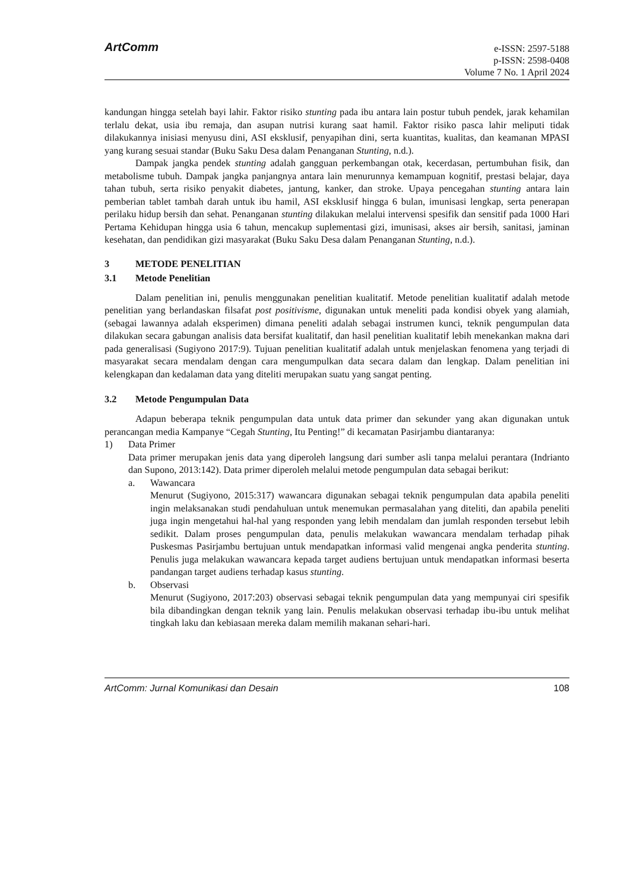ArtComm
e-ISSN: 2597-5188
p-ISSN: 2598-0408
Volume 7 No. 1 April 2024
kandungan hingga setelah bayi lahir. Faktor risiko stunting pada ibu antara lain postur tubuh pendek, jarak kehamilan terlalu dekat, usia ibu remaja, dan asupan nutrisi kurang saat hamil. Faktor risiko pasca lahir meliputi tidak dilakukannya inisiasi menyusu dini, ASI eksklusif, penyapihan dini, serta kuantitas, kualitas, dan keamanan MPASI yang kurang sesuai standar (Buku Saku Desa dalam Penanganan Stunting, n.d.).
Dampak jangka pendek stunting adalah gangguan perkembangan otak, kecerdasan, pertumbuhan fisik, dan metabolisme tubuh. Dampak jangka panjangnya antara lain menurunnya kemampuan kognitif, prestasi belajar, daya tahan tubuh, serta risiko penyakit diabetes, jantung, kanker, dan stroke. Upaya pencegahan stunting antara lain pemberian tablet tambah darah untuk ibu hamil, ASI eksklusif hingga 6 bulan, imunisasi lengkap, serta penerapan perilaku hidup bersih dan sehat. Penanganan stunting dilakukan melalui intervensi spesifik dan sensitif pada 1000 Hari Pertama Kehidupan hingga usia 6 tahun, mencakup suplementasi gizi, imunisasi, akses air bersih, sanitasi, jaminan kesehatan, dan pendidikan gizi masyarakat (Buku Saku Desa dalam Penanganan Stunting, n.d.).
3 METODE PENELITIAN
3.1 Metode Penelitian
Dalam penelitian ini, penulis menggunakan penelitian kualitatif. Metode penelitian kualitatif adalah metode penelitian yang berlandaskan filsafat post positivisme, digunakan untuk meneliti pada kondisi obyek yang alamiah, (sebagai lawannya adalah eksperimen) dimana peneliti adalah sebagai instrumen kunci, teknik pengumpulan data dilakukan secara gabungan analisis data bersifat kualitatif, dan hasil penelitian kualitatif lebih menekankan makna dari pada generalisasi (Sugiyono 2017:9). Tujuan penelitian kualitatif adalah untuk menjelaskan fenomena yang terjadi di masyarakat secara mendalam dengan cara mengumpulkan data secara dalam dan lengkap. Dalam penelitian ini kelengkapan dan kedalaman data yang diteliti merupakan suatu yang sangat penting.
3.2 Metode Pengumpulan Data
Adapun beberapa teknik pengumpulan data untuk data primer dan sekunder yang akan digunakan untuk perancangan media Kampanye “Cegah Stunting, Itu Penting!” di kecamatan Pasirjambu diantaranya:
1)
Data Primer
Data primer merupakan jenis data yang diperoleh langsung dari sumber asli tanpa melalui perantara (Indrianto dan Supono, 2013:142). Data primer diperoleh melalui metode pengumpulan data sebagai berikut:
a.
Wawancara
Menurut (Sugiyono, 2015:317) wawancara digunakan sebagai teknik pengumpulan data apabila peneliti ingin melaksanakan studi pendahuluan untuk menemukan permasalahan yang diteliti, dan apabila peneliti juga ingin mengetahui hal-hal yang responden yang lebih mendalam dan jumlah responden tersebut lebih sedikit. Dalam proses pengumpulan data, penulis melakukan wawancara mendalam terhadap pihak Puskesmas Pasirjambu bertujuan untuk mendapatkan informasi valid mengenai angka penderita stunting. Penulis juga melakukan wawancara kepada target audiens bertujuan untuk mendapatkan informasi beserta pandangan target audiens terhadap kasus stunting.
b.
Observasi
Menurut (Sugiyono, 2017:203) observasi sebagai teknik pengumpulan data yang mempunyai ciri spesifik bila dibandingkan dengan teknik yang lain. Penulis melakukan observasi terhadap ibu-ibu untuk melihat tingkah laku dan kebiasaan mereka dalam memilih makanan sehari-hari.
ArtComm: Jurnal Komunikasi dan Desain 108